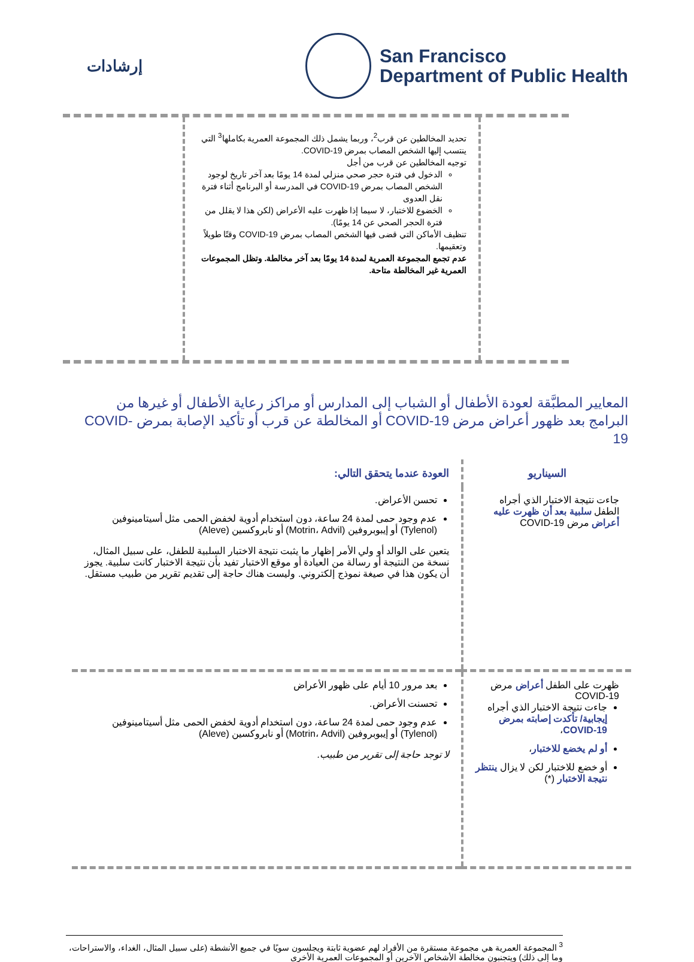إرشادات
San Francisco
Department of Public Health
تحديد المخالطين عن قرب<sup>2</sup>، وربما يشمل ذلك المجموعة العمرية بكاملها<sup>3</sup> التي ينتسب إليها الشخص المصاب بمرض COVID-19.
توجيه المخالطين عن قرب من أجل
الدخول في فترة حجر صحي منزلي لمدة 14 يومًا بعد آخر تاريخ لوجود الشخص المصاب بمرض COVID-19 في المدرسة أو البرنامج أثناء فترة نقل العدوى
الخضوع للاختبار، لا سيما إذا ظهرت عليه الأعراض (لكن هذا لا يقلل من فترة الحجر الصحي عن 14 يومًا).
تنظيف الأماكن التي قضى فيها الشخص المصاب بمرض COVID-19 وقتًا طويلاً وتعقيمها.
عدم تجمع المجموعة العمرية لمدة 14 يومًا بعد آخر مخالطة. وتظل المجموعات العمرية غير المخالطة متاحة.
المعايير المطبَّقة لعودة الأطفال أو الشباب إلى المدارس أو مراكز رعاية الأطفال أو غيرها من البرامج بعد ظهور أعراض مرض COVID-19 أو المخالطة عن قرب أو تأكيد الإصابة بمرض COVID-19
| السيناريو | العودة عندما يتحقق التالي: |
| --- | --- |
| جاءت نتيجة الاختبار الذي أجراه الطفل سلبية بعد أن ظهرت عليه أعراض مرض COVID-19 | تحسن الأعراض. عدم وجود حمى لمدة 24 ساعة، دون استخدام أدوية لخفض الحمى مثل أسيتامينوفين (Tylenol) أو إيبوبروفين (Motrin، Advil) أو نابروكسين (Aleve) يتعين على الوالد أو ولي الأمر إظهار ما يثبت نتيجة الاختبار السلبية للطفل، على سبيل المثال، نسخة من النتيجة أو رسالة من العيادة أو موقع الاختبار تفيد بأن نتيجة الاختبار كانت سلبية. يجوز أن يكون هذا في صيغة نموذج إلكتروني. وليست هناك حاجة إلى تقديم تقرير من طبيب مستقل. |
| ظهرت على الطفل أعراض مرض COVID-19 جاءت نتيجة الاختبار الذي أجراه إيجابية/ تأكدت إصابته بمرض COVID-19 ، أو لم يخضع للاختبار ، أو خضع للاختبار لكن لا يزال ينتظر نتيجة الاختبار (*) | بعد مرور 10 أيام على ظهور الأعراض تحسنت الأعراض. عدم وجود حمى لمدة 24 ساعة، دون استخدام أدوية لخفض الحمى مثل أسيتامينوفين (Tylenol) أو إيبوبروفين (Motrin، Advil) أو نابروكسين (Aleve) لا توجد حاجة إلى تقرير من طبيب. |
<sup>3</sup> المجموعة العمرية هي مجموعة مستقرة من الأفراد لهم عضوية ثابتة ويجلسون سويًا في جميع الأنشطة (على سبيل المثال، الغداء، والاستراحات، وما إلى ذلك) ويتجنبون مخالطة الأشخاص الآخرين أو المجموعات العمرية الأخرى